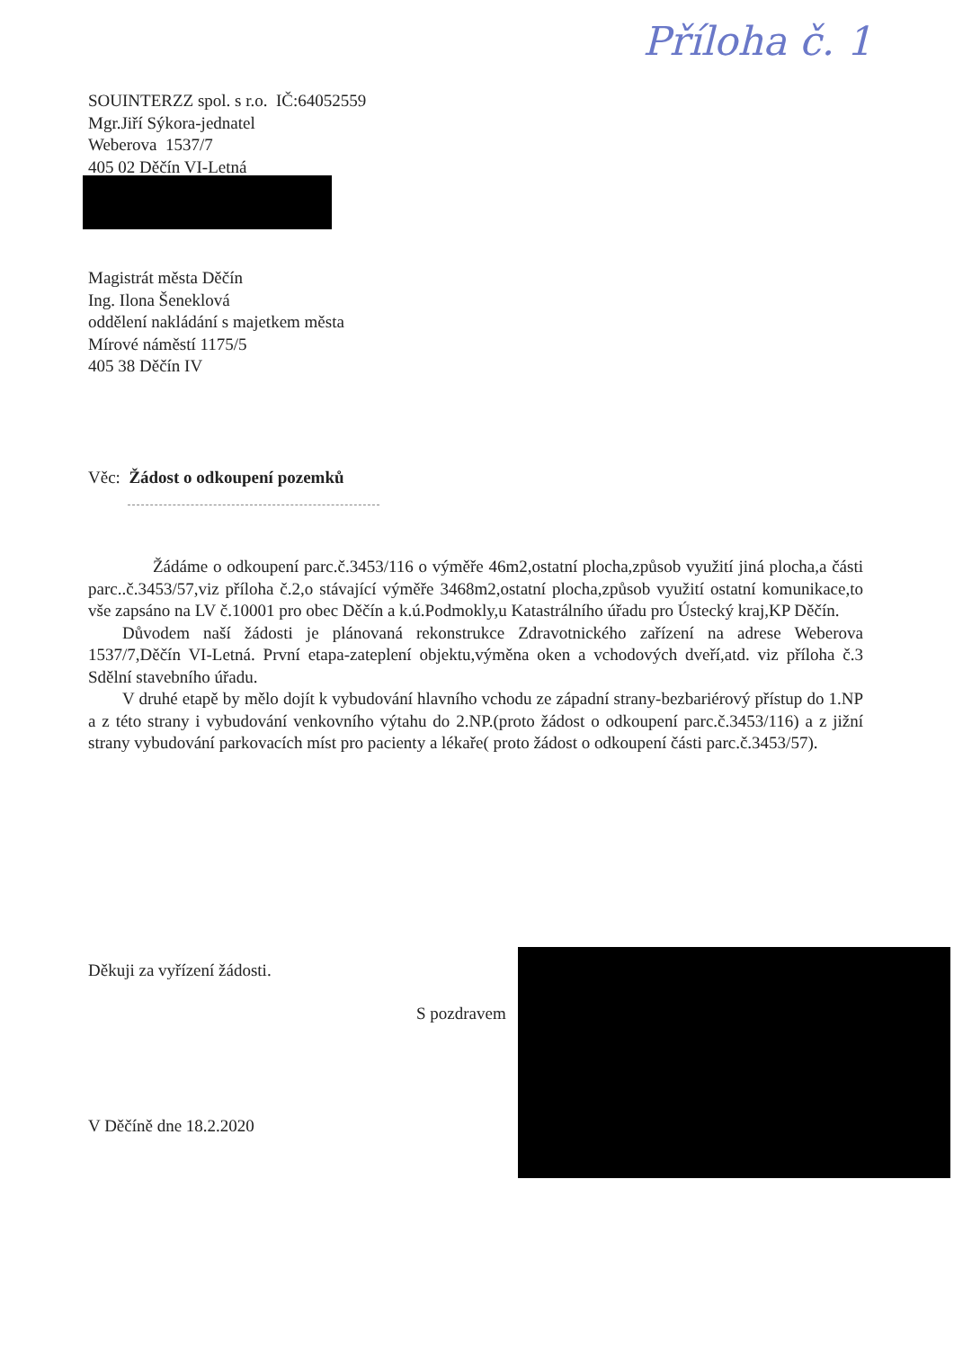Příloha č. 1
SOUINTERZZ spol. s r.o. IČ:64052559
Mgr.Jiří Sýkora-jednatel
Weberova 1537/7
405 02 Děčín VI-Letná
Magistrát města Děčín
Ing. Ilona Šeneklová
oddělení nakládání s majetkem města
Mírové náměstí 1175/5
405 38 Děčín IV
Věc: Žádost o odkoupení pozemků
Žádáme o odkoupení parc.č.3453/116 o výměře 46m2,ostatní plocha,způsob využití jiná plocha,a části parc..č.3453/57,viz příloha č.2,o stávající výměře 3468m2,ostatní plocha,způsob využití ostatní komunikace,to vše zapsáno na LV č.10001 pro obec Děčín a k.ú.Podmokly,u Katastrálního úřadu pro Ústecký kraj,KP Děčín.
Důvodem naší žádosti je plánovaná rekonstrukce Zdravotnického zařízení na adrese Weberova 1537/7,Děčín VI-Letná. První etapa-zateplení objektu,výměna oken a vchodových dveří,atd. viz příloha č.3 Sdělní stavebního úřadu.
V druhé etapě by mělo dojít k vybudování hlavního vchodu ze západní strany-bezbariérový přístup do 1.NP a z této strany i vybudování venkovního výtahu do 2.NP.(proto žádost o odkoupení parc.č.3453/116) a z jižní strany vybudování parkovacích míst pro pacienty a lékaře( proto žádost o odkoupení části parc.č.3453/57).
Děkuji za vyřízení žádosti.
S pozdravem
V Děčíně dne 18.2.2020